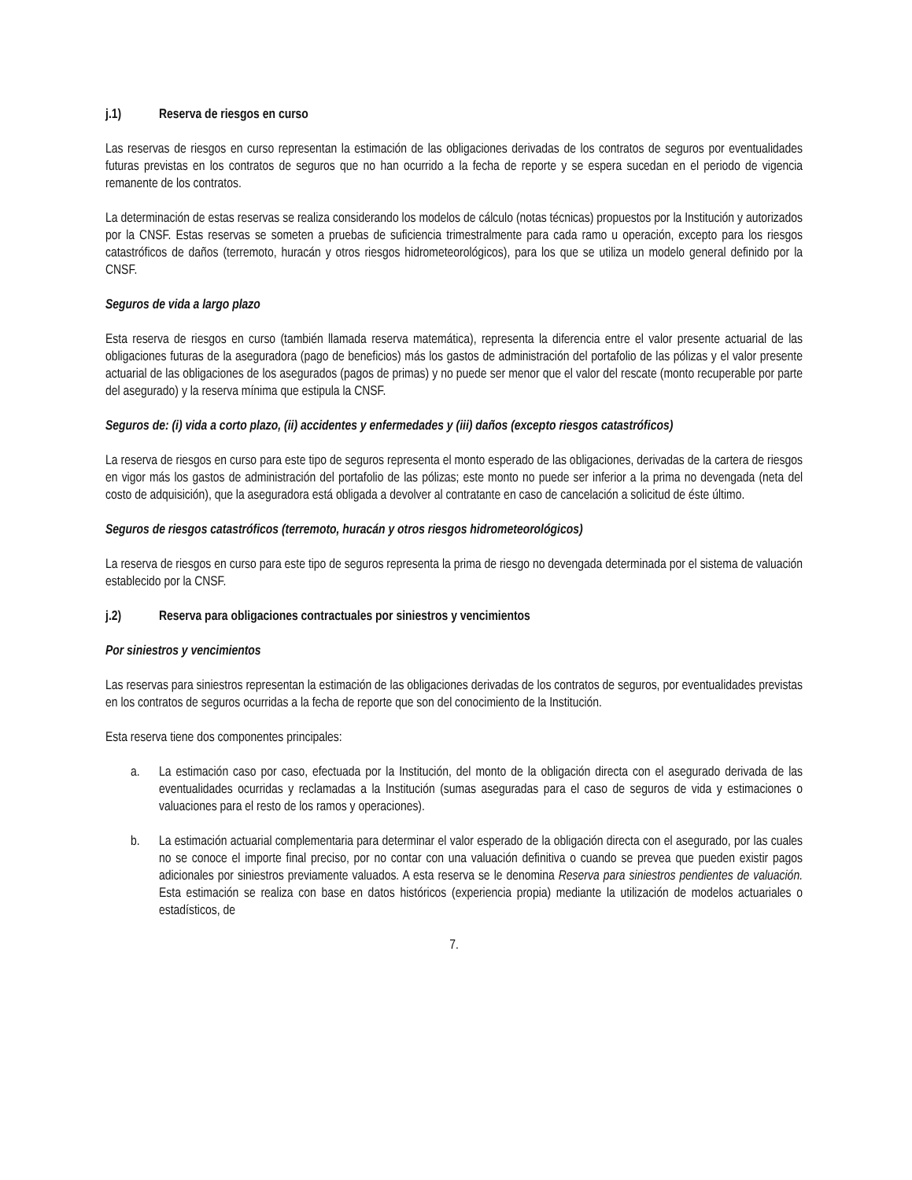j.1) Reserva de riesgos en curso
Las reservas de riesgos en curso representan la estimación de las obligaciones derivadas de los contratos de seguros por eventualidades futuras previstas en los contratos de seguros que no han ocurrido a la fecha de reporte y se espera sucedan en el periodo de vigencia remanente de los contratos.
La determinación de estas reservas se realiza considerando los modelos de cálculo (notas técnicas) propuestos por la Institución y autorizados por la CNSF. Estas reservas se someten a pruebas de suficiencia trimestralmente para cada ramo u operación, excepto para los riesgos catastróficos de daños (terremoto, huracán y otros riesgos hidrometeorológicos), para los que se utiliza un modelo general definido por la CNSF.
Seguros de vida a largo plazo
Esta reserva de riesgos en curso (también llamada reserva matemática), representa la diferencia entre el valor presente actuarial de las obligaciones futuras de la aseguradora (pago de beneficios) más los gastos de administración del portafolio de las pólizas y el valor presente actuarial de las obligaciones de los asegurados (pagos de primas) y no puede ser menor que el valor del rescate (monto recuperable por parte del asegurado) y la reserva mínima que estipula la CNSF.
Seguros de: (i) vida a corto plazo, (ii) accidentes y enfermedades y (iii) daños (excepto riesgos catastróficos)
La reserva de riesgos en curso para este tipo de seguros representa el monto esperado de las obligaciones, derivadas de la cartera de riesgos en vigor más los gastos de administración del portafolio de las pólizas; este monto no puede ser inferior a la prima no devengada (neta del costo de adquisición), que la aseguradora está obligada a devolver al contratante en caso de cancelación a solicitud de éste último.
Seguros de riesgos catastróficos (terremoto, huracán y otros riesgos hidrometeorológicos)
La reserva de riesgos en curso para este tipo de seguros representa la prima de riesgo no devengada determinada por el sistema de valuación establecido por la CNSF.
j.2) Reserva para obligaciones contractuales por siniestros y vencimientos
Por siniestros y vencimientos
Las reservas para siniestros representan la estimación de las obligaciones derivadas de los contratos de seguros, por eventualidades previstas en los contratos de seguros ocurridas a la fecha de reporte que son del conocimiento de la Institución.
Esta reserva tiene dos componentes principales:
a. La estimación caso por caso, efectuada por la Institución, del monto de la obligación directa con el asegurado derivada de las eventualidades ocurridas y reclamadas a la Institución (sumas aseguradas para el caso de seguros de vida y estimaciones o valuaciones para el resto de los ramos y operaciones).
b. La estimación actuarial complementaria para determinar el valor esperado de la obligación directa con el asegurado, por las cuales no se conoce el importe final preciso, por no contar con una valuación definitiva o cuando se prevea que pueden existir pagos adicionales por siniestros previamente valuados. A esta reserva se le denomina Reserva para siniestros pendientes de valuación. Esta estimación se realiza con base en datos históricos (experiencia propia) mediante la utilización de modelos actuariales o estadísticos, de
7.